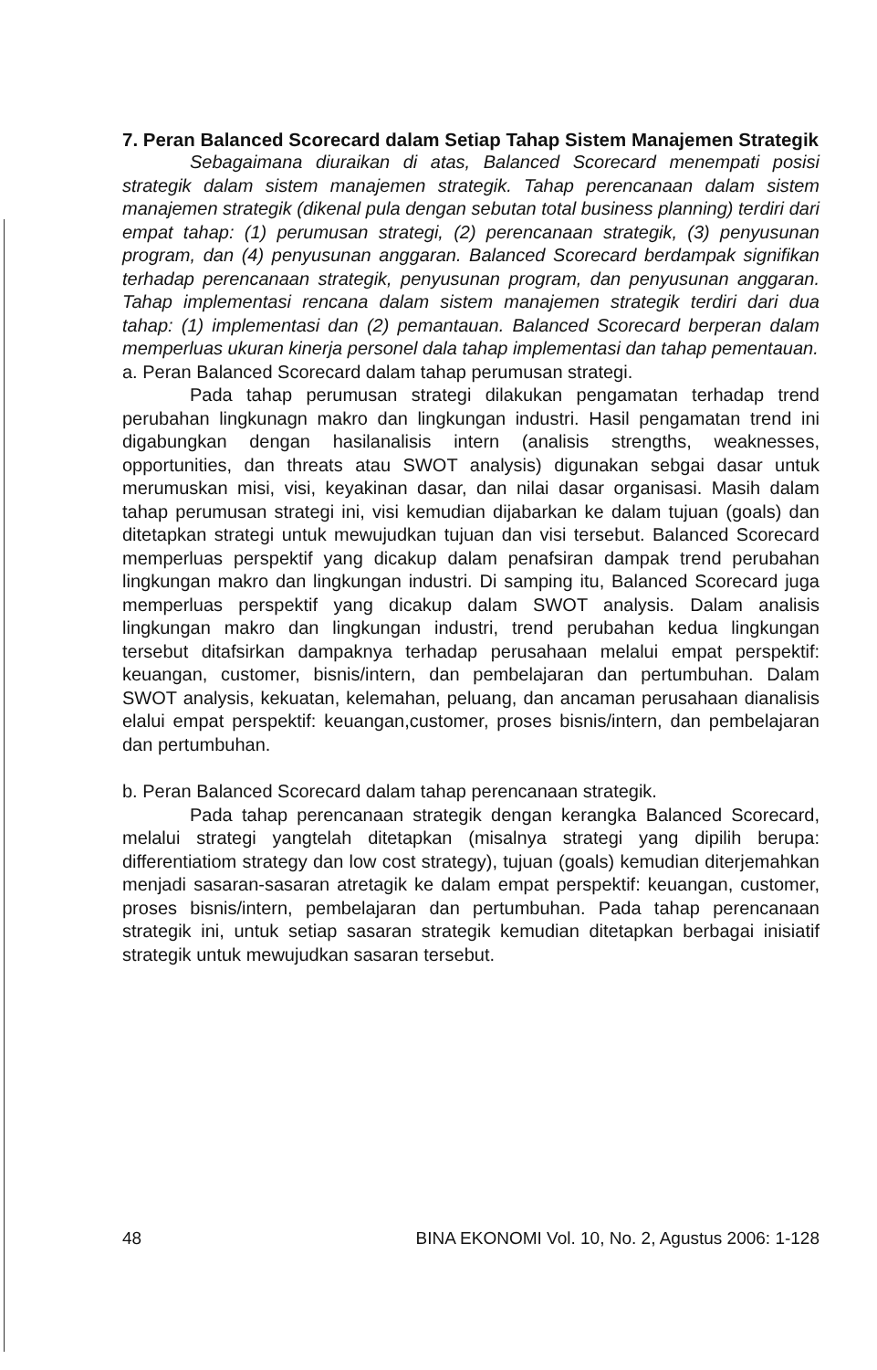7. Peran Balanced Scorecard dalam Setiap Tahap Sistem Manajemen Strategik
Sebagaimana diuraikan di atas, Balanced Scorecard menempati posisi strategik dalam sistem manajemen strategik. Tahap perencanaan dalam sistem manajemen strategik (dikenal pula dengan sebutan total business planning) terdiri dari empat tahap: (1) perumusan strategi, (2) perencanaan strategik, (3) penyusunan program, dan (4) penyusunan anggaran. Balanced Scorecard berdampak signifikan terhadap perencanaan strategik, penyusunan program, dan penyusunan anggaran. Tahap implementasi rencana dalam sistem manajemen strategik terdiri dari dua tahap: (1) implementasi dan (2) pemantauan. Balanced Scorecard berperan dalam memperluas ukuran kinerja personel dala tahap implementasi dan tahap pementauan.
a. Peran Balanced Scorecard dalam tahap perumusan strategi.
Pada tahap perumusan strategi dilakukan pengamatan terhadap trend perubahan lingkunagn makro dan lingkungan industri. Hasil pengamatan trend ini digabungkan dengan hasilanalisis intern (analisis strengths, weaknesses, opportunities, dan threats atau SWOT analysis) digunakan sebgai dasar untuk merumuskan misi, visi, keyakinan dasar, dan nilai dasar organisasi. Masih dalam tahap perumusan strategi ini, visi kemudian dijabarkan ke dalam tujuan (goals) dan ditetapkan strategi untuk mewujudkan tujuan dan visi tersebut. Balanced Scorecard memperluas perspektif yang dicakup dalam penafsiran dampak trend perubahan lingkungan makro dan lingkungan industri. Di samping itu, Balanced Scorecard juga memperluas perspektif yang dicakup dalam SWOT analysis. Dalam analisis lingkungan makro dan lingkungan industri, trend perubahan kedua lingkungan tersebut ditafsirkan dampaknya terhadap perusahaan melalui empat perspektif: keuangan, customer, bisnis/intern, dan pembelajaran dan pertumbuhan. Dalam SWOT analysis, kekuatan, kelemahan, peluang, dan ancaman perusahaan dianalisis elalui empat perspektif: keuangan,customer, proses bisnis/intern, dan pembelajaran dan pertumbuhan.
b. Peran Balanced Scorecard dalam tahap perencanaan strategik.
Pada tahap perencanaan strategik dengan kerangka Balanced Scorecard, melalui strategi yangtelah ditetapkan (misalnya strategi yang dipilih berupa: differentiatiom strategy dan low cost strategy), tujuan (goals) kemudian diterjemahkan menjadi sasaran-sasaran atretagik ke dalam empat perspektif: keuangan, customer, proses bisnis/intern, pembelajaran dan pertumbuhan. Pada tahap perencanaan strategik ini, untuk setiap sasaran strategik kemudian ditetapkan berbagai inisiatif strategik untuk mewujudkan sasaran tersebut.
48 BINA EKONOMI Vol. 10, No. 2, Agustus 2006: 1-128